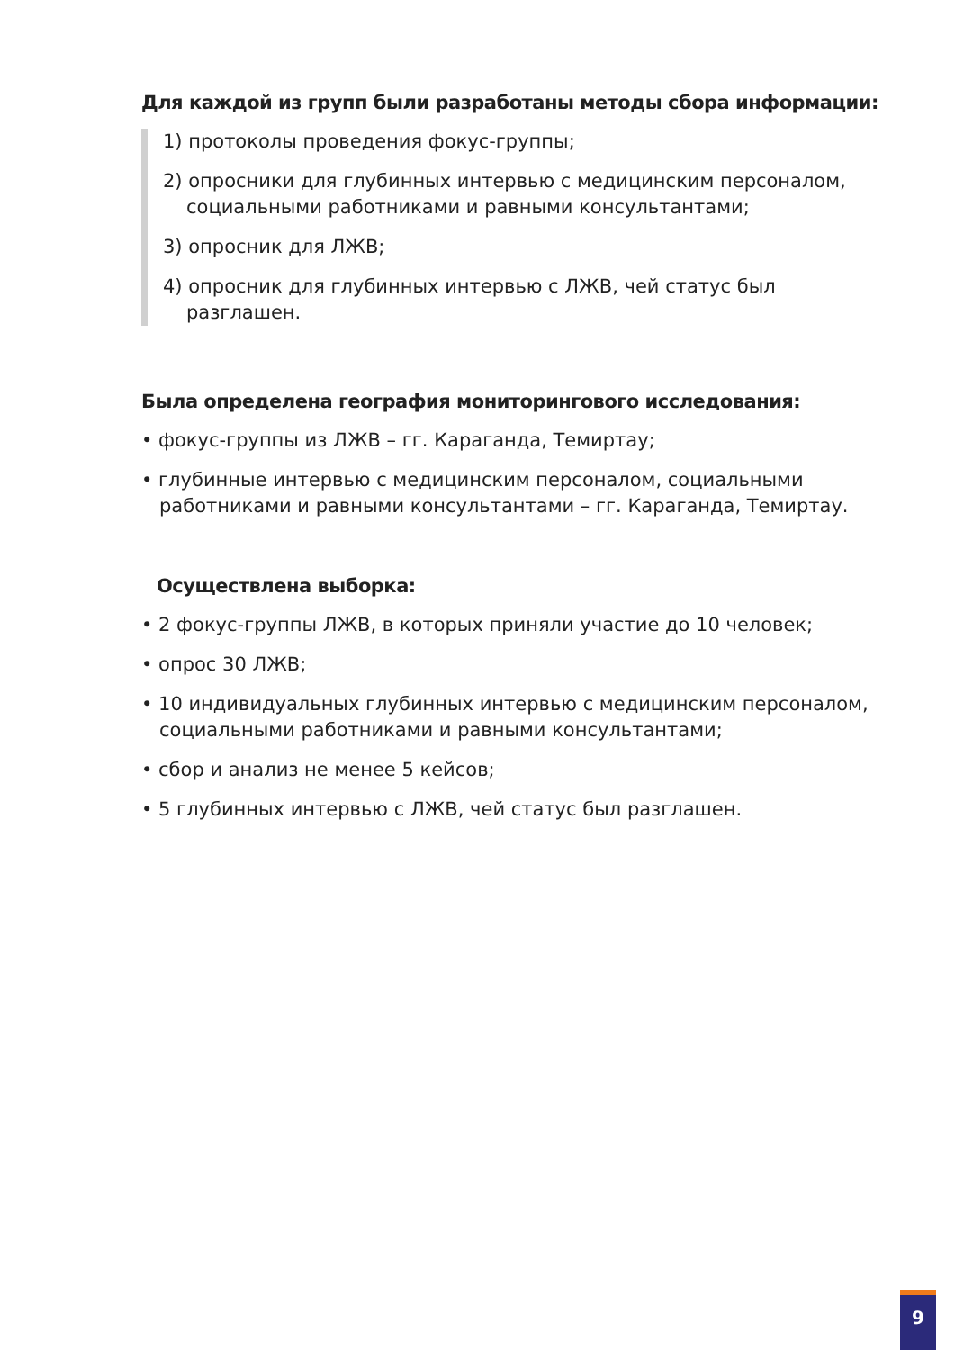Для каждой из групп были разработаны методы сбора информации:
1) протоколы проведения фокус-группы;
2) опросники для глубинных интервью с медицинским персоналом, социальными работниками и равными консультантами;
3) опросник для ЛЖВ;
4) опросник для глубинных интервью с ЛЖВ, чей статус был разглашен.
Была определена география мониторингового исследования:
• фокус-группы из ЛЖВ – гг. Караганда, Темиртау;
• глубинные интервью с медицинским персоналом, социальными работниками и равными консультантами – гг. Караганда, Темиртау.
Осуществлена выборка:
• 2 фокус-группы ЛЖВ, в которых приняли участие до 10 человек;
• опрос 30 ЛЖВ;
• 10 индивидуальных глубинных интервью с медицинским персоналом, социальными работниками и равными консультантами;
• сбор и анализ не менее 5 кейсов;
• 5 глубинных интервью с ЛЖВ, чей статус был разглашен.
9